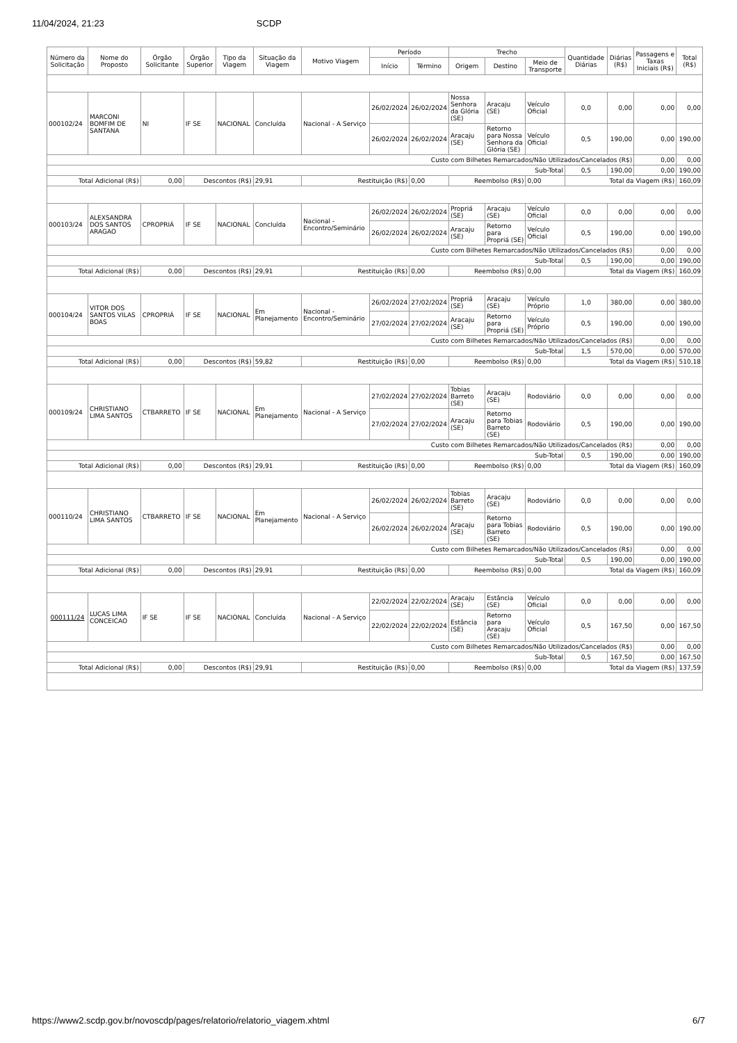11/04/2024, 21:23 SCDP
| Número da Solicitação | Nome do Proposto | Órgão Solicitante | Órgão Superior | Tipo da Viagem | Situação da Viagem | Motivo Viagem | Período | | Trecho | | | Quantidade Diárias | Diárias (R$) | Passagens e Taxas Iniciais (R$) | Total (R$) |
| --- | --- | --- | --- | --- | --- | --- | --- | --- | --- | --- | --- | --- | --- | --- | --- |
| | | | | | | | Início | Término | Origem | Destino | Meio de Transporte | | | | |
| 000102/24 | MARCONI BOMFIM DE SANTANA | NI | IF SE | NACIONAL | Concluída | Nacional - A Serviço | 26/02/2024 | 26/02/2024 | Nossa Senhora da Glória (SE) | Aracaju (SE) | Veículo Oficial | 0,0 | 0,00 | 0,00 | 0,00 |
| | | | | | | | 26/02/2024 | 26/02/2024 | Aracaju (SE) | Retorno para Nossa Senhora da Glória (SE) | Veículo Oficial | 0,5 | 190,00 | 0,00 | 190,00 |
| Custo com Bilhetes Remarcados/Não Utilizados/Cancelados (R$) | | | | | | | | | | | | | | 0,00 | 0,00 |
| Sub-Total | | | | | | | | | | | | 0,5 | 190,00 | 0,00 | 190,00 |
| Total Adicional (R$) | | 0,00 | Descontos (R$) | | 29,91 | Restituição (R$) | | 0,00 | Reembolso (R$) | | 0,00 | Total da Viagem (R$) | | | 160,09 |
| 000103/24 | ALEXSANDRA DOS SANTOS ARAGAO | CPROPRIÁ | IF SE | NACIONAL | Concluída | Nacional - Encontro/Seminário | 26/02/2024 | 26/02/2024 | Propriá (SE) | Aracaju (SE) | Veículo Oficial | 0,0 | 0,00 | 0,00 | 0,00 |
| | | | | | | | 26/02/2024 | 26/02/2024 | Aracaju (SE) | Retorno para Propriá (SE) | Veículo Oficial | 0,5 | 190,00 | 0,00 | 190,00 |
| Custo com Bilhetes Remarcados/Não Utilizados/Cancelados (R$) | | | | | | | | | | | | | | 0,00 | 0,00 |
| Sub-Total | | | | | | | | | | | | 0,5 | 190,00 | 0,00 | 190,00 |
| Total Adicional (R$) | | 0,00 | Descontos (R$) | | 29,91 | Restituição (R$) | | 0,00 | Reembolso (R$) | | 0,00 | Total da Viagem (R$) | | | 160,09 |
| 000104/24 | VITOR DOS SANTOS VILAS BOAS | CPROPRIÁ | IF SE | NACIONAL | Em Planejamento | Nacional - Encontro/Seminário | 26/02/2024 | 27/02/2024 | Propriá (SE) | Aracaju (SE) | Veículo Próprio | 1,0 | 380,00 | 0,00 | 380,00 |
| | | | | | | | 27/02/2024 | 27/02/2024 | Aracaju (SE) | Retorno para Propriá (SE) | Veículo Próprio | 0,5 | 190,00 | 0,00 | 190,00 |
| Custo com Bilhetes Remarcados/Não Utilizados/Cancelados (R$) | | | | | | | | | | | | | | 0,00 | 0,00 |
| Sub-Total | | | | | | | | | | | | 1,5 | 570,00 | 0,00 | 570,00 |
| Total Adicional (R$) | | 0,00 | Descontos (R$) | | 59,82 | Restituição (R$) | | 0,00 | Reembolso (R$) | | 0,00 | Total da Viagem (R$) | | | 510,18 |
| 000109/24 | CHRISTIANO LIMA SANTOS | CTBARRETO | IF SE | NACIONAL | Em Planejamento | Nacional - A Serviço | 27/02/2024 | 27/02/2024 | Tobias Barreto (SE) | Aracaju (SE) | Rodoviário | 0,0 | 0,00 | 0,00 | 0,00 |
| | | | | | | | 27/02/2024 | 27/02/2024 | Aracaju (SE) | Retorno para Tobias Barreto (SE) | Rodoviário | 0,5 | 190,00 | 0,00 | 190,00 |
| Custo com Bilhetes Remarcados/Não Utilizados/Cancelados (R$) | | | | | | | | | | | | | | 0,00 | 0,00 |
| Sub-Total | | | | | | | | | | | | 0,5 | 190,00 | 0,00 | 190,00 |
| Total Adicional (R$) | | 0,00 | Descontos (R$) | | 29,91 | Restituição (R$) | | 0,00 | Reembolso (R$) | | 0,00 | Total da Viagem (R$) | | | 160,09 |
| 000110/24 | CHRISTIANO LIMA SANTOS | CTBARRETO | IF SE | NACIONAL | Em Planejamento | Nacional - A Serviço | 26/02/2024 | 26/02/2024 | Tobias Barreto (SE) | Aracaju (SE) | Rodoviário | 0,0 | 0,00 | 0,00 | 0,00 |
| | | | | | | | 26/02/2024 | 26/02/2024 | Aracaju (SE) | Retorno para Tobias Barreto (SE) | Rodoviário | 0,5 | 190,00 | 0,00 | 190,00 |
| Custo com Bilhetes Remarcados/Não Utilizados/Cancelados (R$) | | | | | | | | | | | | | | 0,00 | 0,00 |
| Sub-Total | | | | | | | | | | | | 0,5 | 190,00 | 0,00 | 190,00 |
| Total Adicional (R$) | | 0,00 | Descontos (R$) | | 29,91 | Restituição (R$) | | 0,00 | Reembolso (R$) | | 0,00 | Total da Viagem (R$) | | | 160,09 |
| 000111/24 | LUCAS LIMA CONCEICAO | IF SE | IF SE | NACIONAL | Concluída | Nacional - A Serviço | 22/02/2024 | 22/02/2024 | Aracaju (SE) | Estância (SE) | Veículo Oficial | 0,0 | 0,00 | 0,00 | 0,00 |
| | | | | | | | 22/02/2024 | 22/02/2024 | Estância (SE) | Retorno para Aracaju (SE) | Veículo Oficial | 0,5 | 167,50 | 0,00 | 167,50 |
| Custo com Bilhetes Remarcados/Não Utilizados/Cancelados (R$) | | | | | | | | | | | | | | 0,00 | 0,00 |
| Sub-Total | | | | | | | | | | | | 0,5 | 167,50 | 0,00 | 167,50 |
| Total Adicional (R$) | | 0,00 | Descontos (R$) | | 29,91 | Restituição (R$) | | 0,00 | Reembolso (R$) | | 0,00 | Total da Viagem (R$) | | | 137,59 |
https://www2.scdp.gov.br/novoscdp/pages/relatorio/relatorio_viagem.xhtml 6/7